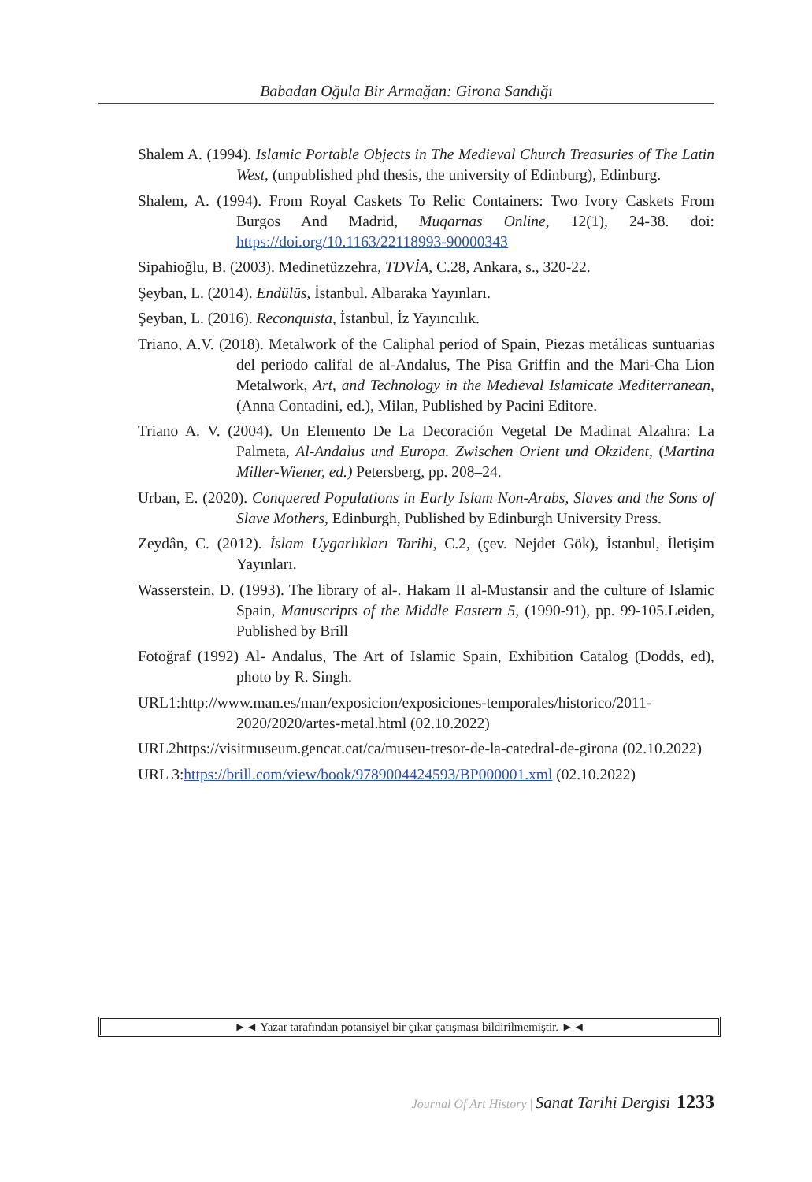Babadan Oğula Bir Armağan: Girona Sandığı
Shalem A. (1994). Islamic Portable Objects in The Medieval Church Treasuries of The Latin West, (unpublished phd thesis, the university of Edinburg), Edinburg.
Shalem, A. (1994). From Royal Caskets To Relic Containers: Two Ivory Caskets From Burgos And Madrid, Muqarnas Online, 12(1), 24-38. doi: https://doi.org/10.1163/22118993-90000343
Sipahioğlu, B. (2003). Medinetüzzehra, TDVİA, C.28, Ankara, s., 320-22.
Şeyban, L. (2014). Endülüs, İstanbul. Albaraka Yayınları.
Şeyban, L. (2016). Reconquista, İstanbul, İz Yayıncılık.
Triano, A.V. (2018). Metalwork of the Caliphal period of Spain, Piezas metálicas suntuarias del periodo califal de al-Andalus, The Pisa Griffin and the Mari-Cha Lion Metalwork, Art, and Technology in the Medieval Islamicate Mediterranean, (Anna Contadini, ed.), Milan, Published by Pacini Editore.
Triano A. V. (2004). Un Elemento De La Decoración Vegetal De Madinat Alzahra: La Palmeta, Al-Andalus und Europa. Zwischen Orient und Okzident, (Martina Miller-Wiener, ed.) Petersberg, pp. 208–24.
Urban, E. (2020). Conquered Populations in Early Islam Non-Arabs, Slaves and the Sons of Slave Mothers, Edinburgh, Published by Edinburgh University Press.
Zeydân, C. (2012). İslam Uygarlıkları Tarihi, C.2, (çev. Nejdet Gök), İstanbul, İletişim Yayınları.
Wasserstein, D. (1993). The library of al-. Hakam II al-Mustansir and the culture of Islamic Spain, Manuscripts of the Middle Eastern 5, (1990-91), pp. 99-105.Leiden, Published by Brill
Fotoğraf (1992) Al- Andalus, The Art of Islamic Spain, Exhibition Catalog (Dodds, ed), photo by R. Singh.
URL1:http://www.man.es/man/exposicion/exposiciones-temporales/historico/2011-2020/2020/artes-metal.html (02.10.2022)
URL2https://visitmuseum.gencat.cat/ca/museu-tresor-de-la-catedral-de-girona (02.10.2022)
URL 3:https://brill.com/view/book/9789004424593/BP000001.xml (02.10.2022)
►◄ Yazar tarafından potansiyel bir çıkar çatışması bildirilmemiştir. ►◄
Journal Of Art History | Sanat Tarihi Dergisi 1233